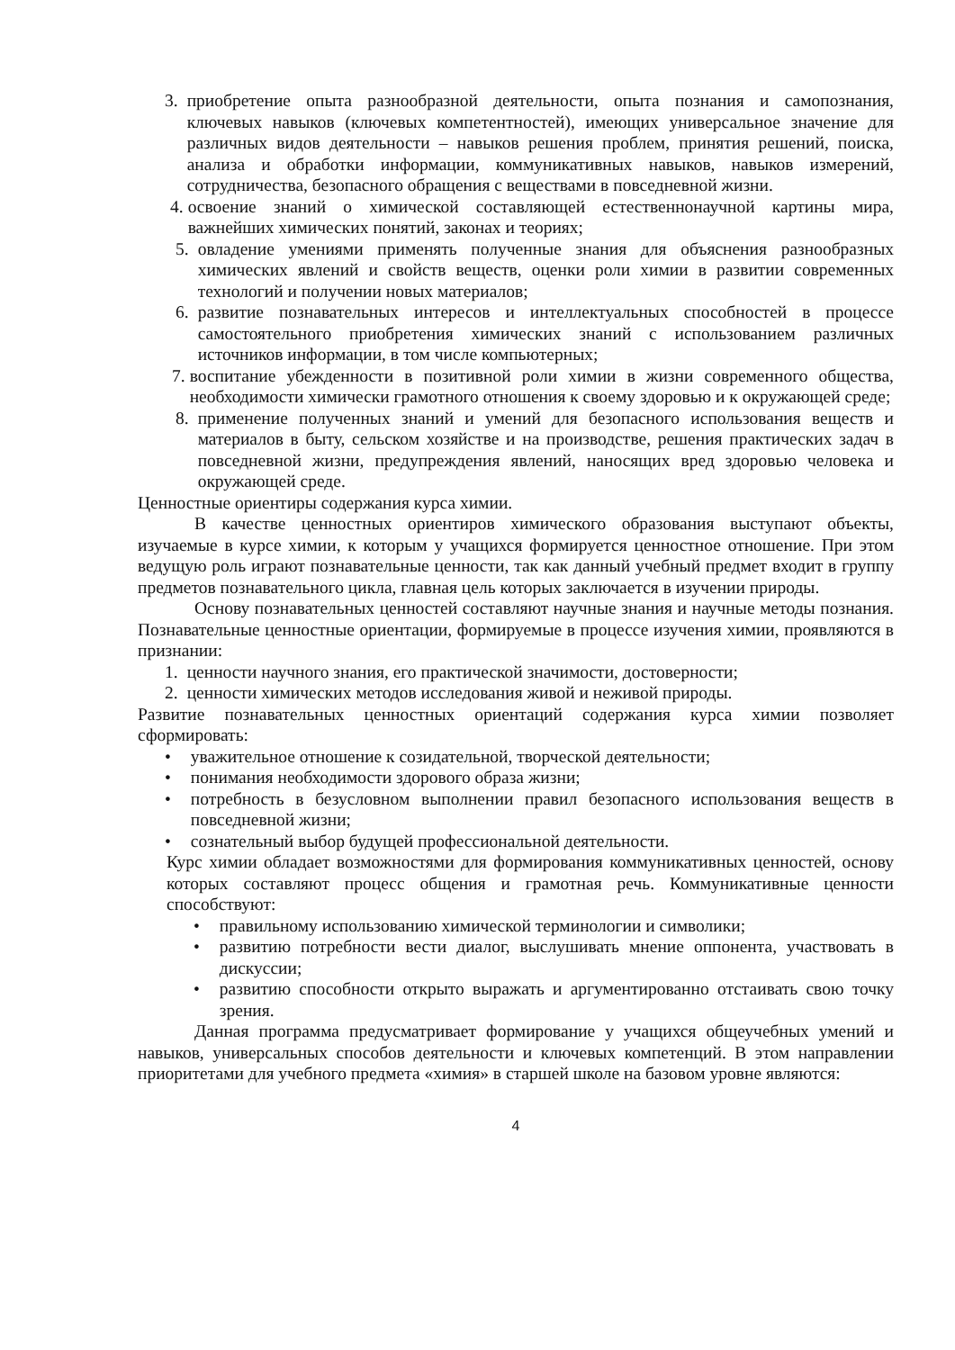3. приобретение опыта разнообразной деятельности, опыта познания и самопознания, ключевых навыков (ключевых компетентностей), имеющих универсальное значение для различных видов деятельности – навыков решения проблем, принятия решений, поиска, анализа и обработки информации, коммуникативных навыков, навыков измерений, сотрудничества, безопасного обращения с веществами в повседневной жизни.
4. освоение знаний о химической составляющей естественнонаучной картины мира, важнейших химических понятий, законах и теориях;
5. овладение умениями применять полученные знания для объяснения разнообразных химических явлений и свойств веществ, оценки роли химии в развитии современных технологий и получении новых материалов;
6. развитие познавательных интересов и интеллектуальных способностей в процессе самостоятельного приобретения химических знаний с использованием различных источников информации, в том числе компьютерных;
7. воспитание убежденности в позитивной роли химии в жизни современного общества, необходимости химически грамотного отношения к своему здоровью и к окружающей среде;
8. применение полученных знаний и умений для безопасного использования веществ и материалов в быту, сельском хозяйстве и на производстве, решения практических задач в повседневной жизни, предупреждения явлений, наносящих вред здоровью человека и окружающей среде.
Ценностные ориентиры содержания курса химии.
В качестве ценностных ориентиров химического образования выступают объекты, изучаемые в курсе химии, к которым у учащихся формируется ценностное отношение. При этом ведущую роль играют познавательные ценности, так как данный учебный предмет входит в группу предметов познавательного цикла, главная цель которых заключается в изучении природы.
Основу познавательных ценностей составляют научные знания и научные методы познания. Познавательные ценностные ориентации, формируемые в процессе изучения химии, проявляются в признании:
1. ценности научного знания, его практической значимости, достоверности;
2. ценности химических методов исследования живой и неживой природы.
Развитие познавательных ценностных ориентаций содержания курса химии позволяет сформировать:
• уважительное отношение к созидательной, творческой деятельности;
• понимания необходимости здорового образа жизни;
• потребность в безусловном выполнении правил безопасного использования веществ в повседневной жизни;
• сознательный выбор будущей профессиональной деятельности.
Курс химии обладает возможностями для формирования коммуникативных ценностей, основу которых составляют процесс общения и грамотная речь. Коммуникативные ценности способствуют:
• правильному использованию химической терминологии и символики;
• развитию потребности вести диалог, выслушивать мнение оппонента, участвовать в дискуссии;
• развитию способности открыто выражать и аргументированно отстаивать свою точку зрения.
Данная программа предусматривает формирование у учащихся общеучебных умений и навыков, универсальных способов деятельности и ключевых компетенций. В этом направлении приоритетами для учебного предмета «химия» в старшей школе на базовом уровне являются:
4